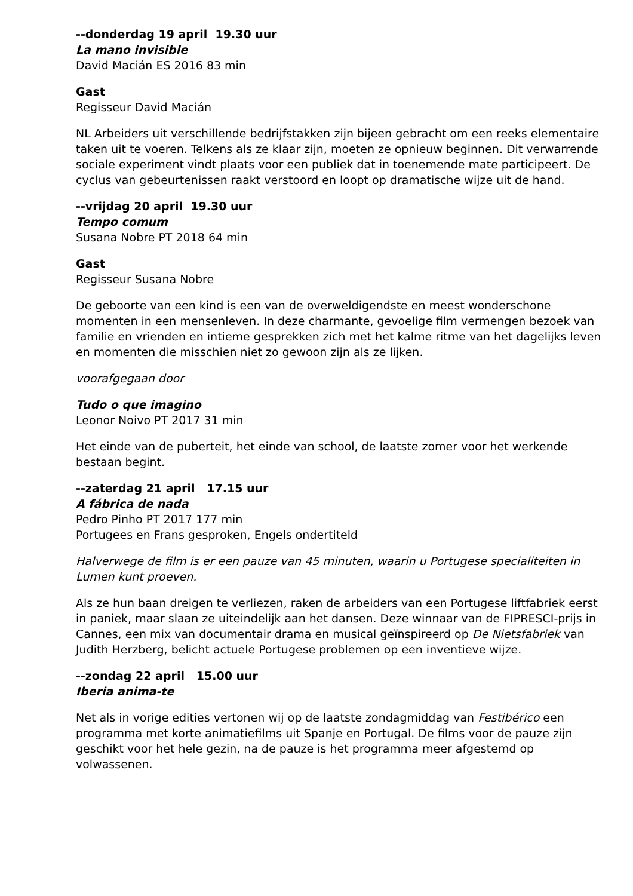--donderdag 19 april 19.30 uur
La mano invisible
David Macián ES 2016 83 min
Gast
Regisseur David Macián
NL Arbeiders uit verschillende bedrijfstakken zijn bijeen gebracht om een reeks elementaire taken uit te voeren. Telkens als ze klaar zijn, moeten ze opnieuw beginnen. Dit verwarrende sociale experiment vindt plaats voor een publiek dat in toenemende mate participeert. De cyclus van gebeurtenissen raakt verstoord en loopt op dramatische wijze uit de hand.
--vrijdag 20 april 19.30 uur
Tempo comum
Susana Nobre PT 2018 64 min
Gast
Regisseur Susana Nobre
De geboorte van een kind is een van de overweldigendste en meest wonderschone momenten in een mensenleven. In deze charmante, gevoelige film vermengen bezoek van familie en vrienden en intieme gesprekken zich met het kalme ritme van het dagelijks leven en momenten die misschien niet zo gewoon zijn als ze lijken.
voorafgegaan door
Tudo o que imagino
Leonor Noivo PT 2017 31 min
Het einde van de puberteit, het einde van school, de laatste zomer voor het werkende bestaan begint.
--zaterdag 21 april 17.15 uur
A fábrica de nada
Pedro Pinho PT 2017 177 min
Portugees en Frans gesproken, Engels ondertiteld
Halverwege de film is er een pauze van 45 minuten, waarin u Portugese specialiteiten in Lumen kunt proeven.
Als ze hun baan dreigen te verliezen, raken de arbeiders van een Portugese liftfabriek eerst in paniek, maar slaan ze uiteindelijk aan het dansen. Deze winnaar van de FIPRESCI-prijs in Cannes, een mix van documentair drama en musical geïnspireerd op De Nietsfabriek van Judith Herzberg, belicht actuele Portugese problemen op een inventieve wijze.
--zondag 22 april 15.00 uur
Iberia anima-te
Net als in vorige edities vertonen wij op de laatste zondagmiddag van Festibérico een programma met korte animatiefilms uit Spanje en Portugal. De films voor de pauze zijn geschikt voor het hele gezin, na de pauze is het programma meer afgestemd op volwassenen.